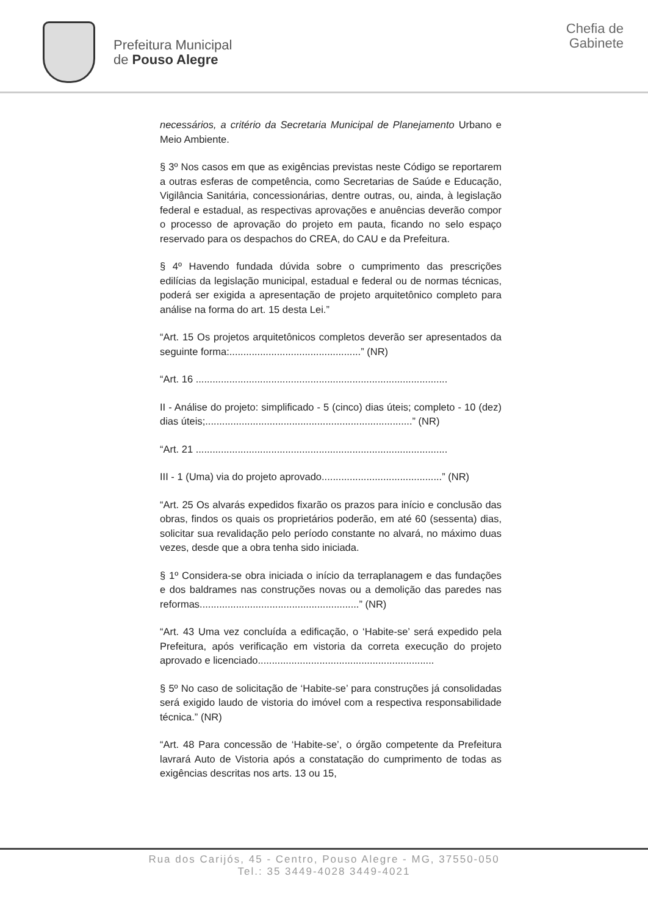Prefeitura Municipal
de Pouso Alegre
Chefia de
Gabinete
necessários, a critério da Secretaria Municipal de Planejamento Urbano e Meio Ambiente.
§ 3º Nos casos em que as exigências previstas neste Código se reportarem a outras esferas de competência, como Secretarias de Saúde e Educação, Vigilância Sanitária, concessionárias, dentre outras, ou, ainda, à legislação federal e estadual, as respectivas aprovações e anuências deverão compor o processo de aprovação do projeto em pauta, ficando no selo espaço reservado para os despachos do CREA, do CAU e da Prefeitura.
§ 4º Havendo fundada dúvida sobre o cumprimento das prescrições edilícias da legislação municipal, estadual e federal ou de normas técnicas, poderá ser exigida a apresentação de projeto arquitetônico completo para análise na forma do art. 15 desta Lei.”
“Art. 15 Os projetos arquitetônicos completos deverão ser apresentados da seguinte forma:...............................................” (NR)
“Art. 16 ..........................................................................................
II - Análise do projeto: simplificado - 5 (cinco) dias úteis; completo - 10 (dez) dias úteis;..........................................................................” (NR)
“Art. 21 ..........................................................................................
III - 1 (Uma) via do projeto aprovado...........................................” (NR)
“Art. 25 Os alvarás expedidos fixarão os prazos para início e conclusão das obras, findos os quais os proprietários poderão, em até 60 (sessenta) dias, solicitar sua revalidação pelo período constante no alvará, no máximo duas vezes, desde que a obra tenha sido iniciada.
§ 1º Considera-se obra iniciada o início da terraplanagem e das fundações e dos baldrames nas construções novas ou a demolição das paredes nas reformas.........................................................” (NR)
“Art. 43 Uma vez concluída a edificação, o ‘Habite-se’ será expedido pela Prefeitura, após verificação em vistoria da correta execução do projeto aprovado e licenciado...............................................................
§ 5º No caso de solicitação de ‘Habite-se’ para construções já consolidadas será exigido laudo de vistoria do imóvel com a respectiva responsabilidade técnica.” (NR)
“Art. 48 Para concessão de ‘Habite-se’, o órgão competente da Prefeitura lavrará Auto de Vistoria após a constatação do cumprimento de todas as exigências descritas nos arts. 13 ou 15,
Rua dos Carijós, 45 - Centro, Pouso Alegre - MG, 37550-050
Tel.: 35 3449-4028 3449-4021